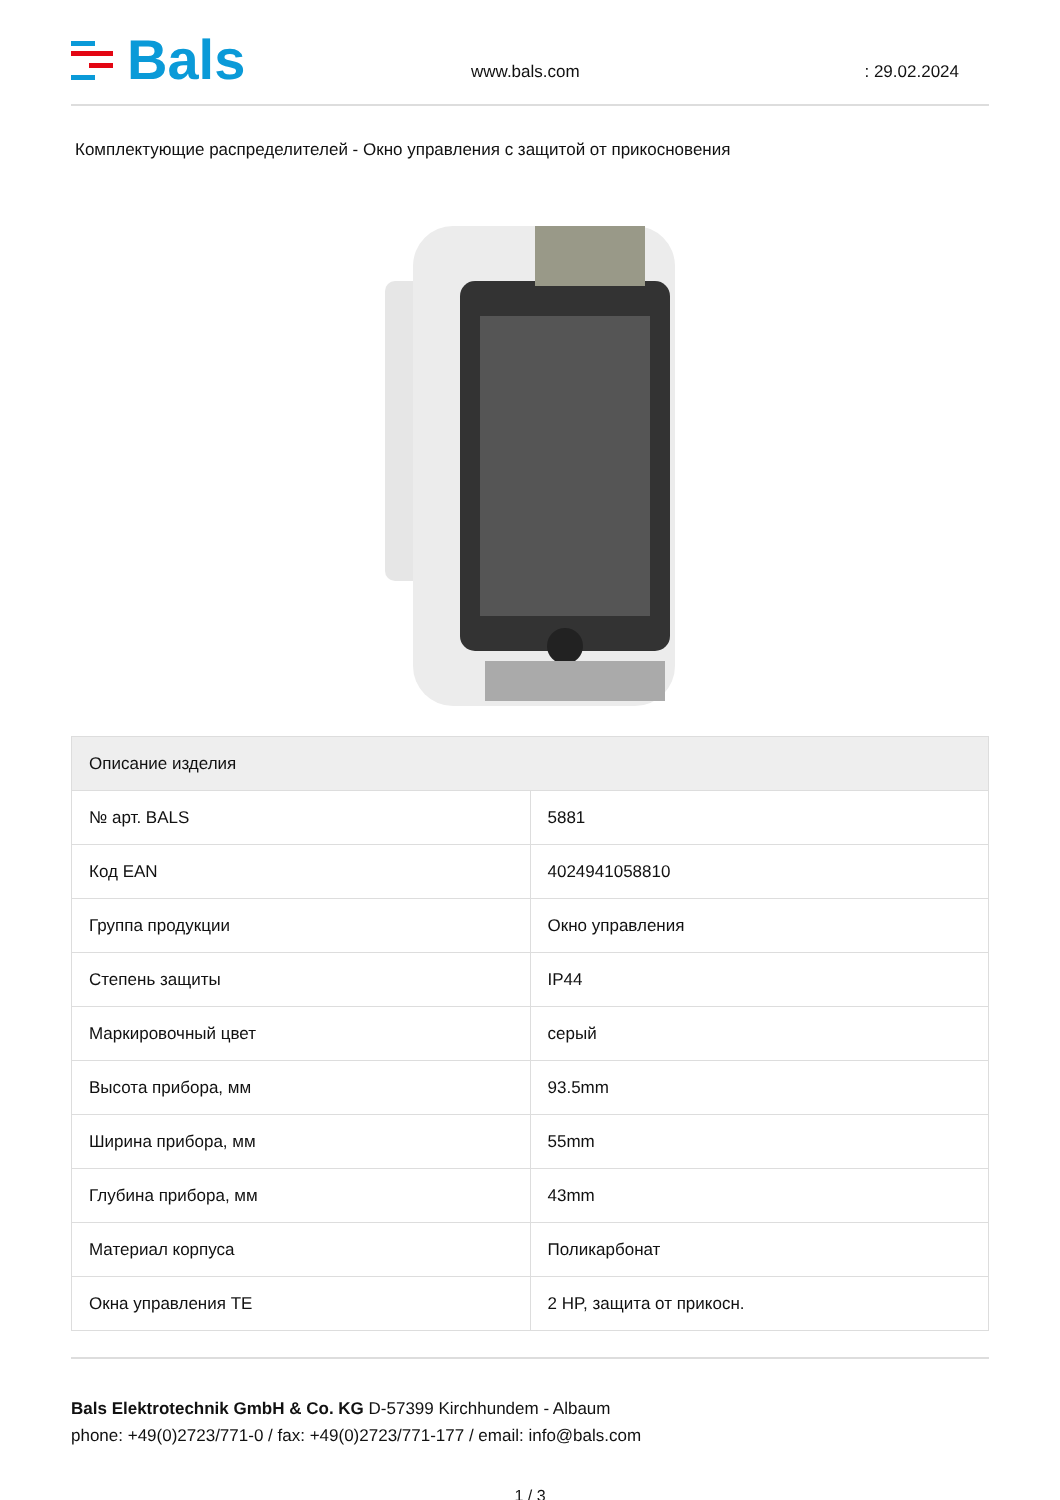Bals
www.bals.com
: 29.02.2024
Комплектующие распределителей - Окно управления с защитой от прикосновения
| Описание изделия | |
| --- | --- |
| № арт. BALS | 5881 |
| Код EAN | 4024941058810 |
| Группа продукции | Окно управления |
| Степень защиты | IP44 |
| Маркировочный цвет | серый |
| Высота прибора, мм | 93.5mm |
| Ширина прибора, мм | 55mm |
| Глубина прибора, мм | 43mm |
| Материал корпуса | Поликарбонат |
| Окна управления TE | 2 HP, защита от прикосн. |
Bals Elektrotechnik GmbH & Co. KG D-57399 Kirchhundem - Albaum
phone: +49(0)2723/771-0 / fax: +49(0)2723/771-177 / email: info@bals.com
1 / 3